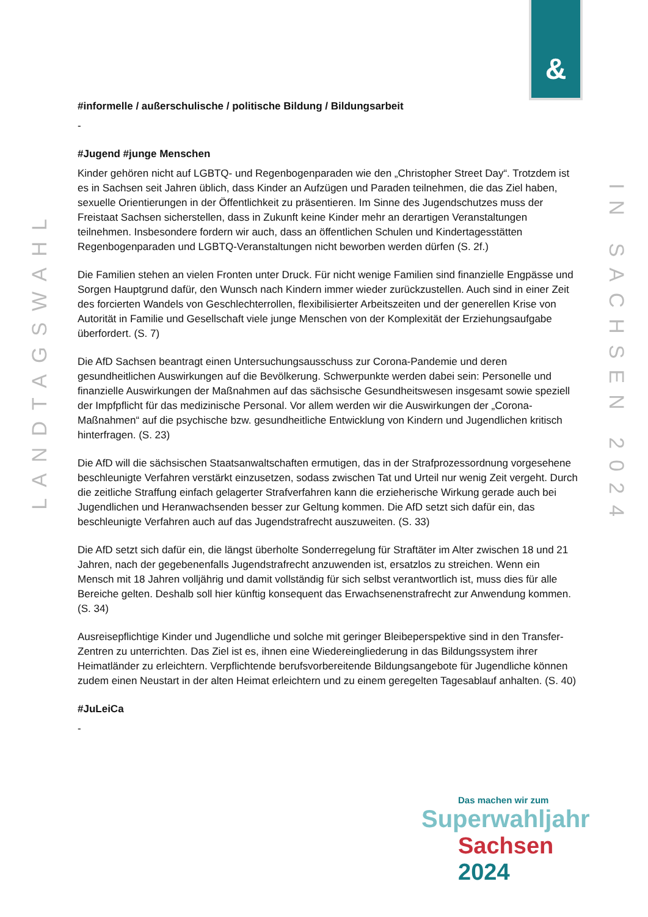&
LANDTAGSWAHL
IN SACHSEN 2024
#informelle / außerschulische / politische Bildung / Bildungsarbeit
-
#Jugend #junge Menschen
Kinder gehören nicht auf LGBTQ- und Regenbogenparaden wie den „Christopher Street Day“. Trotzdem ist es in Sachsen seit Jahren üblich, dass Kinder an Aufzügen und Paraden teilnehmen, die das Ziel haben, sexuelle Orientierungen in der Öffentlichkeit zu präsentieren. Im Sinne des Jugendschutzes muss der Freistaat Sachsen sicherstellen, dass in Zukunft keine Kinder mehr an derartigen Veranstaltungen teilnehmen. Insbesondere fordern wir auch, dass an öffentlichen Schulen und Kindertagesstätten Regenbogenparaden und LGBTQ-Veranstaltungen nicht beworben werden dürfen (S. 2f.)
Die Familien stehen an vielen Fronten unter Druck. Für nicht wenige Familien sind finanzielle Engpässe und Sorgen Hauptgrund dafür, den Wunsch nach Kindern immer wieder zurückzustellen. Auch sind in einer Zeit des forcierten Wandels von Geschlechterrollen, flexibilisierter Arbeitszeiten und der generellen Krise von Autorität in Familie und Gesellschaft viele junge Menschen von der Komplexität der Erziehungsaufgabe überfordert. (S. 7)
Die AfD Sachsen beantragt einen Untersuchungsausschuss zur Corona-Pandemie und deren gesundheitlichen Auswirkungen auf die Bevölkerung. Schwerpunkte werden dabei sein: Personelle und finanzielle Auswirkungen der Maßnahmen auf das sächsische Gesundheitswesen insgesamt sowie speziell der Impfpflicht für das medizinische Personal. Vor allem werden wir die Auswirkungen der „Corona-Maßnahmen“ auf die psychische bzw. gesundheitliche Entwicklung von Kindern und Jugendlichen kritisch hinterfragen. (S. 23)
Die AfD will die sächsischen Staatsanwaltschaften ermutigen, das in der Strafprozessordnung vorgesehene beschleunigte Verfahren verstärkt einzusetzen, sodass zwischen Tat und Urteil nur wenig Zeit vergeht. Durch die zeitliche Straffung einfach gelagerter Strafverfahren kann die erzieherische Wirkung gerade auch bei Jugendlichen und Heranwachsenden besser zur Geltung kommen. Die AfD setzt sich dafür ein, das beschleunigte Verfahren auch auf das Jugendstrafrecht auszuweiten. (S. 33)
Die AfD setzt sich dafür ein, die längst überholte Sonderregelung für Straftäter im Alter zwischen 18 und 21 Jahren, nach der gegebenenfalls Jugendstrafrecht anzuwenden ist, ersatzlos zu streichen. Wenn ein Mensch mit 18 Jahren volljährig und damit vollständig für sich selbst verantwortlich ist, muss dies für alle Bereiche gelten. Deshalb soll hier künftig konsequent das Erwachsenenstrafrecht zur Anwendung kommen. (S. 34)
Ausreisepflichtige Kinder und Jugendliche und solche mit geringer Bleibeperspektive sind in den Transfer-Zentren zu unterrichten. Das Ziel ist es, ihnen eine Wiedereingliederung in das Bildungssystem ihrer Heimatländer zu erleichtern. Verpflichtende berufsvorbereitende Bildungsangebote für Jugendliche können zudem einen Neustart in der alten Heimat erleichtern und zu einem geregelten Tagesablauf anhalten. (S. 40)
#JuLeiCa
-
Das machen wir zum
Superwahljahr
Sachsen 2024